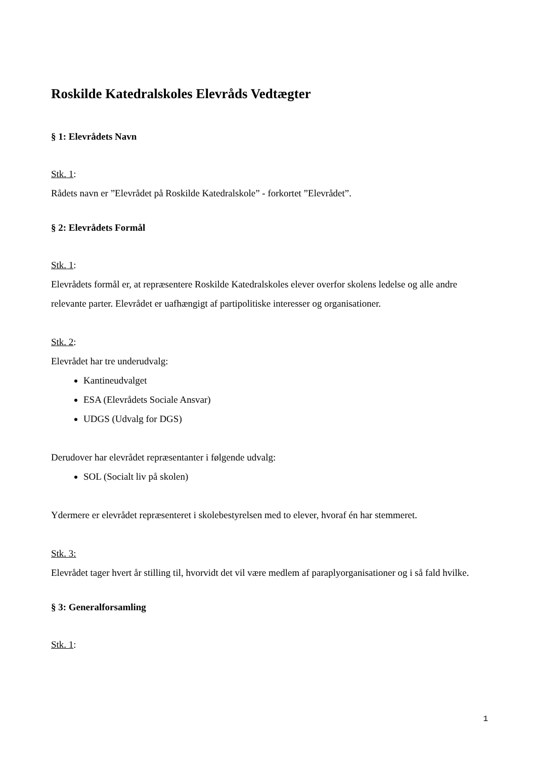Roskilde Katedralskoles Elevråds Vedtægter
§ 1: Elevrådets Navn
Stk. 1:
Rådets navn er ”Elevrådet på Roskilde Katedralskole” - forkortet ”Elevrådet”.
§ 2: Elevrådets Formål
Stk. 1:
Elevrådets formål er, at repræsentere Roskilde Katedralskoles elever overfor skolens ledelse og alle andre relevante parter. Elevrådet er uafhængigt af partipolitiske interesser og organisationer.
Stk. 2:
Elevrådet har tre underudvalg:
Kantineudvalget
ESA (Elevrådets Sociale Ansvar)
UDGS (Udvalg for DGS)
Derudover har elevrådet repræsentanter i følgende udvalg:
SOL (Socialt liv på skolen)
Ydermere er elevrådet repræsenteret i skolebestyrelsen med to elever, hvoraf én har stemmeret.
Stk. 3:
Elevrådet tager hvert år stilling til, hvorvidt det vil være medlem af paraplyorganisationer og i så fald hvilke.
§ 3: Generalforsamling
Stk. 1:
1